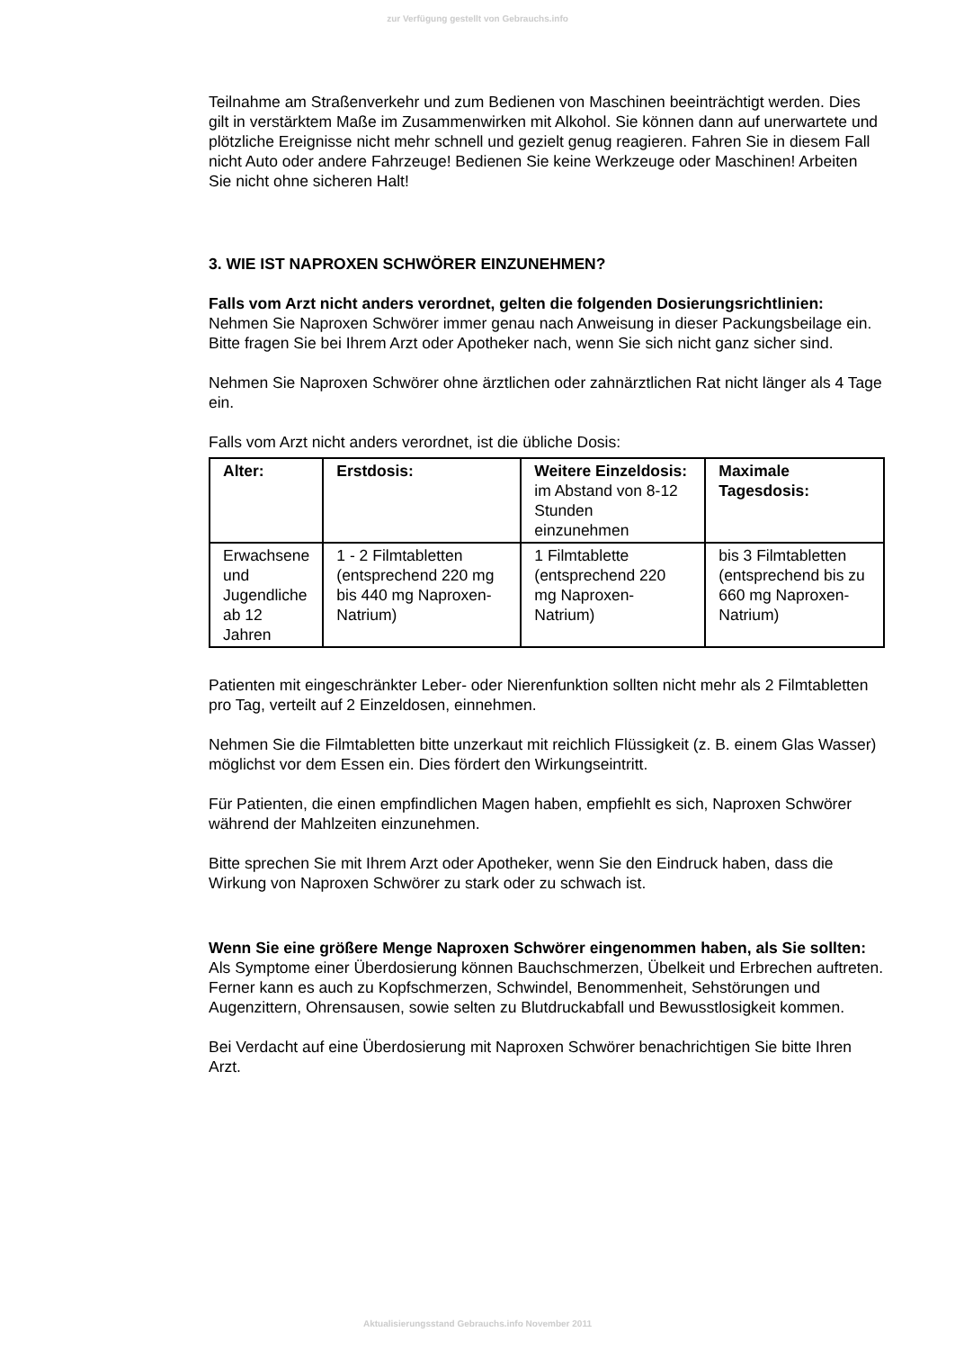zur Verfügung gestellt von Gebrauchs.info
Teilnahme am Straßenverkehr und zum Bedienen von Maschinen beeinträchtigt werden. Dies gilt in verstärktem Maße im Zusammenwirken mit Alkohol. Sie können dann auf unerwartete und plötzliche Ereignisse nicht mehr schnell und gezielt genug reagieren. Fahren Sie in diesem Fall nicht Auto oder andere Fahrzeuge! Bedienen Sie keine Werkzeuge oder Maschinen! Arbeiten Sie nicht ohne sicheren Halt!
3. WIE IST NAPROXEN SCHWÖRER EINZUNEHMEN?
Falls vom Arzt nicht anders verordnet, gelten die folgenden Dosierungsrichtlinien:
Nehmen Sie Naproxen Schwörer immer genau nach Anweisung in dieser Packungsbeilage ein. Bitte fragen Sie bei Ihrem Arzt oder Apotheker nach, wenn Sie sich nicht ganz sicher sind.
Nehmen Sie Naproxen Schwörer ohne ärztlichen oder zahnärztlichen Rat nicht länger als 4 Tage ein.
Falls vom Arzt nicht anders verordnet, ist die übliche Dosis:
| Alter: | Erstdosis: | Weitere Einzeldosis: im Abstand von 8-12 Stunden einzunehmen | Maximale Tagesdosis: |
| Erwachsene und Jugendliche ab 12 Jahren | 1 - 2 Filmtabletten (entsprechend 220 mg bis 440 mg Naproxen-Natrium) | 1 Filmtablette (entsprechend 220 mg Naproxen-Natrium) | bis 3 Filmtabletten (entsprechend bis zu 660 mg Naproxen-Natrium) |
Patienten mit eingeschränkter Leber- oder Nierenfunktion sollten nicht mehr als 2 Filmtabletten pro Tag, verteilt auf 2 Einzeldosen, einnehmen.
Nehmen Sie die Filmtabletten bitte unzerkaut mit reichlich Flüssigkeit (z. B. einem Glas Wasser) möglichst vor dem Essen ein. Dies fördert den Wirkungseintritt.
Für Patienten, die einen empfindlichen Magen haben, empfiehlt es sich, Naproxen Schwörer während der Mahlzeiten einzunehmen.
Bitte sprechen Sie mit Ihrem Arzt oder Apotheker, wenn Sie den Eindruck haben, dass die Wirkung von Naproxen Schwörer zu stark oder zu schwach ist.
Wenn Sie eine größere Menge Naproxen Schwörer eingenommen haben, als Sie sollten:
Als Symptome einer Überdosierung können Bauchschmerzen, Übelkeit und Erbrechen auftreten. Ferner kann es auch zu Kopfschmerzen, Schwindel, Benommenheit, Sehstörungen und Augenzittern, Ohrensausen, sowie selten zu Blutdruckabfall und Bewusstlosigkeit kommen.
Bei Verdacht auf eine Überdosierung mit Naproxen Schwörer benachrichtigen Sie bitte Ihren Arzt.
Aktualisierungsstand Gebrauchs.info November 2011